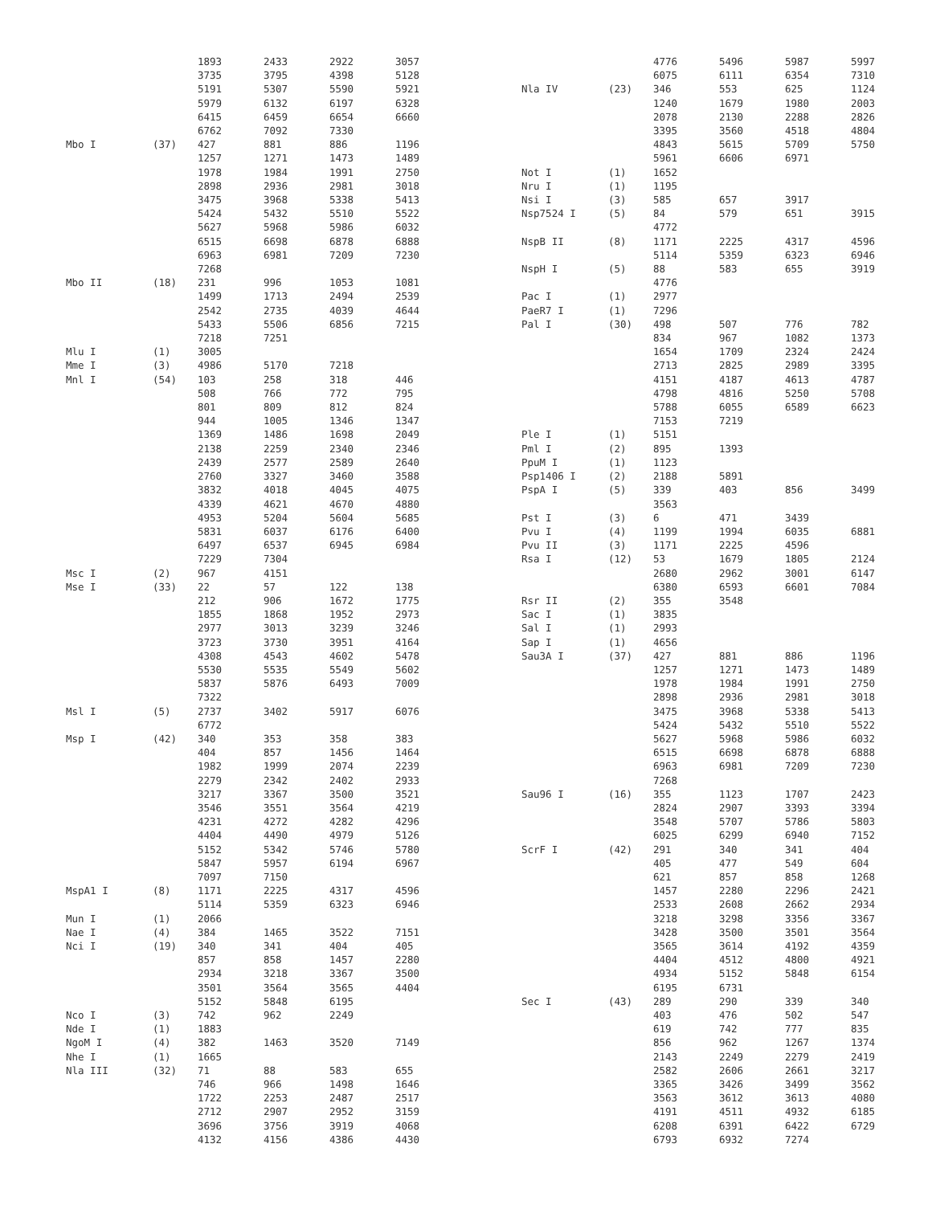| | | 1893 | 2433 | 2922 | 3057 |
| | | 3735 | 3795 | 4398 | 5128 |
| | | 5191 | 5307 | 5590 | 5921 |
| | | 5979 | 6132 | 6197 | 6328 |
| | | 6415 | 6459 | 6654 | 6660 |
| | | 6762 | 7092 | 7330 | |
| Mbo I | (37) | 427 | 881 | 886 | 1196 |
| | | 1257 | 1271 | 1473 | 1489 |
| | | 1978 | 1984 | 1991 | 2750 |
| | | 2898 | 2936 | 2981 | 3018 |
| | | 3475 | 3968 | 5338 | 5413 |
| | | 5424 | 5432 | 5510 | 5522 |
| | | 5627 | 5968 | 5986 | 6032 |
| | | 6515 | 6698 | 6878 | 6888 |
| | | 6963 | 6981 | 7209 | 7230 |
| | | 7268 | | | |
| Mbo II | (18) | 231 | 996 | 1053 | 1081 |
| | | 1499 | 1713 | 2494 | 2539 |
| | | 2542 | 2735 | 4039 | 4644 |
| | | 5433 | 5506 | 6856 | 7215 |
| | | 7218 | 7251 | | |
| Mlu I | (1) | 3005 | | | |
| Mme I | (3) | 4986 | 5170 | 7218 | |
| Mnl I | (54) | 103 | 258 | 318 | 446 |
| | | 508 | 766 | 772 | 795 |
| | | 801 | 809 | 812 | 824 |
| | | 944 | 1005 | 1346 | 1347 |
| | | 1369 | 1486 | 1698 | 2049 |
| | | 2138 | 2259 | 2340 | 2346 |
| | | 2439 | 2577 | 2589 | 2640 |
| | | 2760 | 3327 | 3460 | 3588 |
| | | 3832 | 4018 | 4045 | 4075 |
| | | 4339 | 4621 | 4670 | 4880 |
| | | 4953 | 5204 | 5604 | 5685 |
| | | 5831 | 6037 | 6176 | 6400 |
| | | 6497 | 6537 | 6945 | 6984 |
| | | 7229 | 7304 | | |
| Msc I | (2) | 967 | 4151 | | |
| Mse I | (33) | 22 | 57 | 122 | 138 |
| | | 212 | 906 | 1672 | 1775 |
| | | 1855 | 1868 | 1952 | 2973 |
| | | 2977 | 3013 | 3239 | 3246 |
| | | 3723 | 3730 | 3951 | 4164 |
| | | 4308 | 4543 | 4602 | 5478 |
| | | 5530 | 5535 | 5549 | 5602 |
| | | 5837 | 5876 | 6493 | 7009 |
| | | 7322 | | | |
| Msl I | (5) | 2737 | 3402 | 5917 | 6076 |
| | | 6772 | | | |
| Msp I | (42) | 340 | 353 | 358 | 383 |
| | | 404 | 857 | 1456 | 1464 |
| | | 1982 | 1999 | 2074 | 2239 |
| | | 2279 | 2342 | 2402 | 2933 |
| | | 3217 | 3367 | 3500 | 3521 |
| | | 3546 | 3551 | 3564 | 4219 |
| | | 4231 | 4272 | 4282 | 4296 |
| | | 4404 | 4490 | 4979 | 5126 |
| | | 5152 | 5342 | 5746 | 5780 |
| | | 5847 | 5957 | 6194 | 6967 |
| | | 7097 | 7150 | | |
| MspA1 I | (8) | 1171 | 2225 | 4317 | 4596 |
| | | 5114 | 5359 | 6323 | 6946 |
| Mun I | (1) | 2066 | | | |
| Nae I | (4) | 384 | 1465 | 3522 | 7151 |
| Nci I | (19) | 340 | 341 | 404 | 405 |
| | | 857 | 858 | 1457 | 2280 |
| | | 2934 | 3218 | 3367 | 3500 |
| | | 3501 | 3564 | 3565 | 4404 |
| | | 5152 | 5848 | 6195 | |
| Nco I | (3) | 742 | 962 | 2249 | |
| Nde I | (1) | 1883 | | | |
| NgoM I | (4) | 382 | 1463 | 3520 | 7149 |
| Nhe I | (1) | 1665 | | | |
| Nla III | (32) | 71 | 88 | 583 | 655 |
| | | 746 | 966 | 1498 | 1646 |
| | | 1722 | 2253 | 2487 | 2517 |
| | | 2712 | 2907 | 2952 | 3159 |
| | | 3696 | 3756 | 3919 | 4068 |
| | | 4132 | 4156 | 4386 | 4430 |
| | | 4776 | 5496 | 5987 | 5997 |
| | | 6075 | 6111 | 6354 | 7310 |
| Nla IV | (23) | 346 | 553 | 625 | 1124 |
| | | 1240 | 1679 | 1980 | 2003 |
| | | 2078 | 2130 | 2288 | 2826 |
| | | 3395 | 3560 | 4518 | 4804 |
| | | 4843 | 5615 | 5709 | 5750 |
| | | 5961 | 6606 | 6971 | |
| Not I | (1) | 1652 | | | |
| Nru I | (1) | 1195 | | | |
| Nsi I | (3) | 585 | 657 | 3917 | |
| Nsp7524 I | (5) | 84 | 579 | 651 | 3915 |
| | | 4772 | | | |
| NspB II | (8) | 1171 | 2225 | 4317 | 4596 |
| | | 5114 | 5359 | 6323 | 6946 |
| NspH I | (5) | 88 | 583 | 655 | 3919 |
| | | 4776 | | | |
| Pac I | (1) | 2977 | | | |
| PaeR7 I | (1) | 7296 | | | |
| Pal I | (30) | 498 | 507 | 776 | 782 |
| | | 834 | 967 | 1082 | 1373 |
| | | 1654 | 1709 | 2324 | 2424 |
| | | 2713 | 2825 | 2989 | 3395 |
| | | 4151 | 4187 | 4613 | 4787 |
| | | 4798 | 4816 | 5250 | 5708 |
| | | 5788 | 6055 | 6589 | 6623 |
| | | 7153 | 7219 | | |
| Ple I | (1) | 5151 | | | |
| Pml I | (2) | 895 | 1393 | | |
| PpuM I | (1) | 1123 | | | |
| Psp1406 I | (2) | 2188 | 5891 | | |
| PspA I | (5) | 339 | 403 | 856 | 3499 |
| | | 3563 | | | |
| Pst I | (3) | 6 | 471 | 3439 | |
| Pvu I | (4) | 1199 | 1994 | 6035 | 6881 |
| Pvu II | (3) | 1171 | 2225 | 4596 | |
| Rsa I | (12) | 53 | 1679 | 1805 | 2124 |
| | | 2680 | 2962 | 3001 | 6147 |
| | | 6380 | 6593 | 6601 | 7084 |
| Rsr II | (2) | 355 | 3548 | | |
| Sac I | (1) | 3835 | | | |
| Sal I | (1) | 2993 | | | |
| Sap I | (1) | 4656 | | | |
| Sau3A I | (37) | 427 | 881 | 886 | 1196 |
| | | 1257 | 1271 | 1473 | 1489 |
| | | 1978 | 1984 | 1991 | 2750 |
| | | 2898 | 2936 | 2981 | 3018 |
| | | 3475 | 3968 | 5338 | 5413 |
| | | 5424 | 5432 | 5510 | 5522 |
| | | 5627 | 5968 | 5986 | 6032 |
| | | 6515 | 6698 | 6878 | 6888 |
| | | 6963 | 6981 | 7209 | 7230 |
| | | 7268 | | | |
| Sau96 I | (16) | 355 | 1123 | 1707 | 2423 |
| | | 2824 | 2907 | 3393 | 3394 |
| | | 3548 | 5707 | 5786 | 5803 |
| | | 6025 | 6299 | 6940 | 7152 |
| ScrF I | (42) | 291 | 340 | 341 | 404 |
| | | 405 | 477 | 549 | 604 |
| | | 621 | 857 | 858 | 1268 |
| | | 1457 | 2280 | 2296 | 2421 |
| | | 2533 | 2608 | 2662 | 2934 |
| | | 3218 | 3298 | 3356 | 3367 |
| | | 3428 | 3500 | 3501 | 3564 |
| | | 3565 | 3614 | 4192 | 4359 |
| | | 4404 | 4512 | 4800 | 4921 |
| | | 4934 | 5152 | 5848 | 6154 |
| | | 6195 | 6731 | | |
| Sec I | (43) | 289 | 290 | 339 | 340 |
| | | 403 | 476 | 502 | 547 |
| | | 619 | 742 | 777 | 835 |
| | | 856 | 962 | 1267 | 1374 |
| | | 2143 | 2249 | 2279 | 2419 |
| | | 2582 | 2606 | 2661 | 3217 |
| | | 3365 | 3426 | 3499 | 3562 |
| | | 3563 | 3612 | 3613 | 4080 |
| | | 4191 | 4511 | 4932 | 6185 |
| | | 6208 | 6391 | 6422 | 6729 |
| | | 6793 | 6932 | 7274 | |